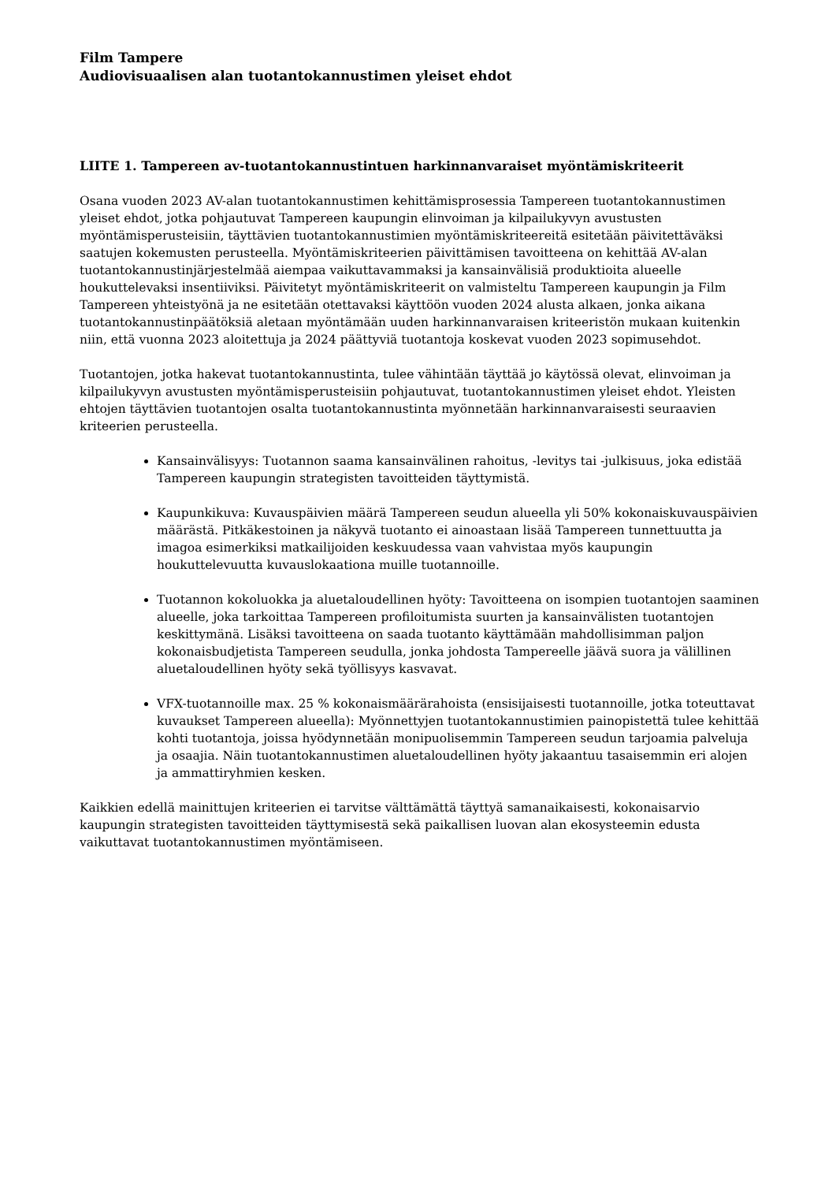Film Tampere
Audiovisuaalisen alan tuotantokannustimen yleiset ehdot
LIITE 1. Tampereen av-tuotantokannustintuen harkinnanvaraiset myöntämiskriteerit
Osana vuoden 2023 AV-alan tuotantokannustimen kehittämisprosessia Tampereen tuotantokannustimen yleiset ehdot, jotka pohjautuvat Tampereen kaupungin elinvoiman ja kilpailukyvyn avustusten myöntämisperusteisiin, täyttävien tuotantokannustimien myöntämiskriteereitä esitetään päivitettäväksi saatujen kokemusten perusteella. Myöntämiskriteerien päivittämisen tavoitteena on kehittää AV-alan tuotantokannustinjärjestelmää aiempaa vaikuttavammaksi ja kansainvälisiä produktioita alueelle houkuttelevaksi insentiiviksi. Päivitetyt myöntämiskriteerit on valmisteltu Tampereen kaupungin ja Film Tampereen yhteistyönä ja ne esitetään otettavaksi käyttöön vuoden 2024 alusta alkaen, jonka aikana tuotantokannustinpäätöksiä aletaan myöntämään uuden harkinnanvaraisen kriteeristön mukaan kuitenkin niin, että vuonna 2023 aloitettuja ja 2024 päättyviä tuotantoja koskevat vuoden 2023 sopimusehdot.
Tuotantojen, jotka hakevat tuotantokannustinta, tulee vähintään täyttää jo käytössä olevat, elinvoiman ja kilpailukyvyn avustusten myöntämisperusteisiin pohjautuvat, tuotantokannustimen yleiset ehdot. Yleisten ehtojen täyttävien tuotantojen osalta tuotantokannustinta myönnetään harkinnanvaraisesti seuraavien kriteerien perusteella.
Kansainvälisyys: Tuotannon saama kansainvälinen rahoitus, -levitys tai -julkisuus, joka edistää Tampereen kaupungin strategisten tavoitteiden täyttymistä.
Kaupunkikuva: Kuvauspäivien määrä Tampereen seudun alueella yli 50% kokonaiskuvauspäivien määrästä. Pitkäkestoinen ja näkyvä tuotanto ei ainoastaan lisää Tampereen tunnettuutta ja imagoa esimerkiksi matkailijoiden keskuudessa vaan vahvistaa myös kaupungin houkuttelevuutta kuvauslokaationa muille tuotannoille.
Tuotannon kokoluokka ja aluetaloudellinen hyöty: Tavoitteena on isompien tuotantojen saaminen alueelle, joka tarkoittaa Tampereen profiloitumista suurten ja kansainvälisten tuotantojen keskittymänä. Lisäksi tavoitteena on saada tuotanto käyttämään mahdollisimman paljon kokonaisbudjetista Tampereen seudulla, jonka johdosta Tampereelle jäävä suora ja välillinen aluetaloudellinen hyöty sekä työllisyys kasvavat.
VFX-tuotannoille max. 25 % kokonaismäärärahoista (ensisijaisesti tuotannoille, jotka toteuttavat kuvaukset Tampereen alueella): Myönnettyjen tuotantokannustimien painopistettä tulee kehittää kohti tuotantoja, joissa hyödynnetään monipuolisemmin Tampereen seudun tarjoamia palveluja ja osaajia. Näin tuotantokannustimen aluetaloudellinen hyöty jakaantuu tasaisemmin eri alojen ja ammattiryhmien kesken.
Kaikkien edellä mainittujen kriteerien ei tarvitse välttämättä täyttyä samanaikaisesti, kokonaisarvio kaupungin strategisten tavoitteiden täyttymisestä sekä paikallisen luovan alan ekosysteemin edusta vaikuttavat tuotantokannustimen myöntämiseen.